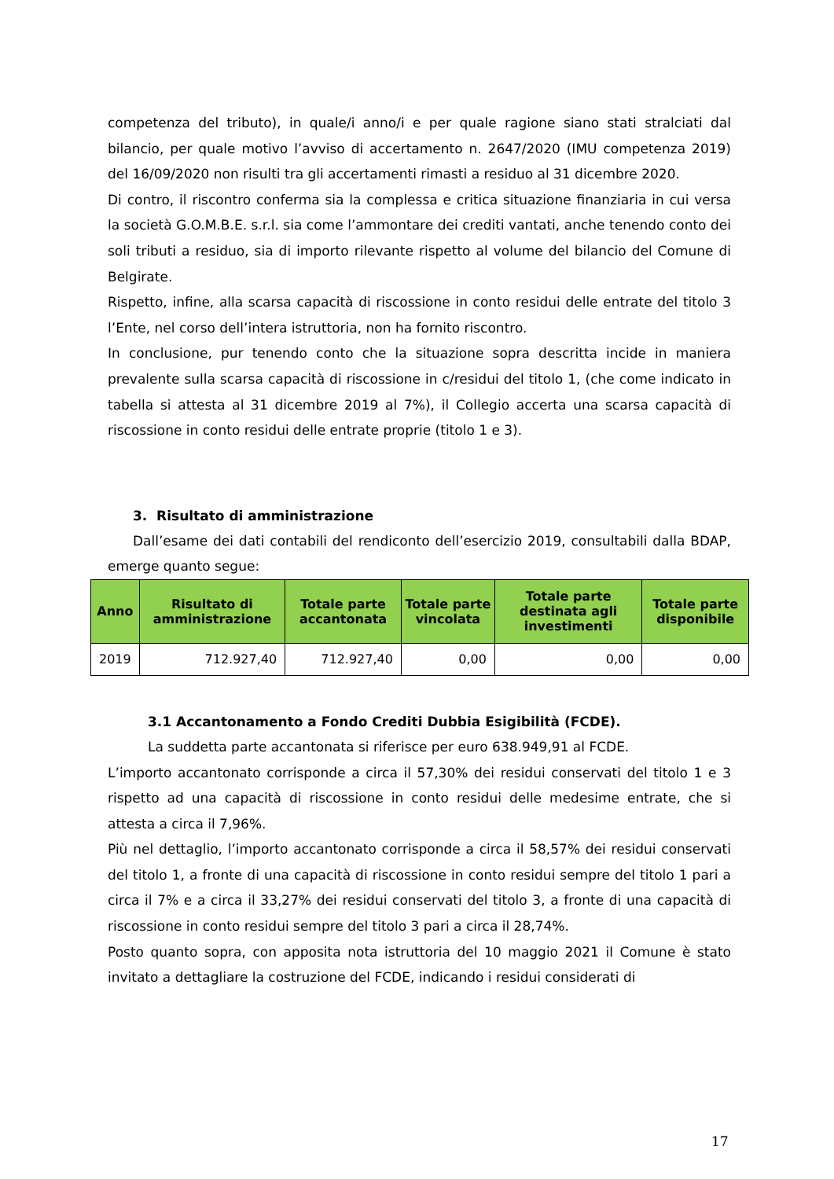competenza del tributo), in quale/i anno/i e per quale ragione siano stati stralciati dal bilancio, per quale motivo l’avviso di accertamento n. 2647/2020 (IMU competenza 2019) del 16/09/2020 non risulti tra gli accertamenti rimasti a residuo al 31 dicembre 2020.
Di contro, il riscontro conferma sia la complessa e critica situazione finanziaria in cui versa la società G.O.M.B.E. s.r.l. sia come l’ammontare dei crediti vantati, anche tenendo conto dei soli tributi a residuo, sia di importo rilevante rispetto al volume del bilancio del Comune di Belgirate.
Rispetto, infine, alla scarsa capacità di riscossione in conto residui delle entrate del titolo 3 l’Ente, nel corso dell’intera istruttoria, non ha fornito riscontro.
In conclusione, pur tenendo conto che la situazione sopra descritta incide in maniera prevalente sulla scarsa capacità di riscossione in c/residui del titolo 1, (che come indicato in tabella si attesta al 31 dicembre 2019 al 7%), il Collegio accerta una scarsa capacità di riscossione in conto residui delle entrate proprie (titolo 1 e 3).
3. Risultato di amministrazione
Dall’esame dei dati contabili del rendiconto dell’esercizio 2019, consultabili dalla BDAP, emerge quanto segue:
| Anno | Risultato di amministrazione | Totale parte accantonata | Totale parte vincolata | Totale parte destinata agli investimenti | Totale parte disponibile |
| --- | --- | --- | --- | --- | --- |
| 2019 | 712.927,40 | 712.927,40 | 0,00 | 0,00 | 0,00 |
3.1 Accantonamento a Fondo Crediti Dubbia Esigibilità (FCDE).
La suddetta parte accantonata si riferisce per euro 638.949,91 al FCDE.
L’importo accantonato corrisponde a circa il 57,30% dei residui conservati del titolo 1 e 3 rispetto ad una capacità di riscossione in conto residui delle medesime entrate, che si attesta a circa il 7,96%.
Più nel dettaglio, l’importo accantonato corrisponde a circa il 58,57% dei residui conservati del titolo 1, a fronte di una capacità di riscossione in conto residui sempre del titolo 1 pari a circa il 7% e a circa il 33,27% dei residui conservati del titolo 3, a fronte di una capacità di riscossione in conto residui sempre del titolo 3 pari a circa il 28,74%.
Posto quanto sopra, con apposita nota istruttoria del 10 maggio 2021 il Comune è stato invitato a dettagliare la costruzione del FCDE, indicando i residui considerati di
17